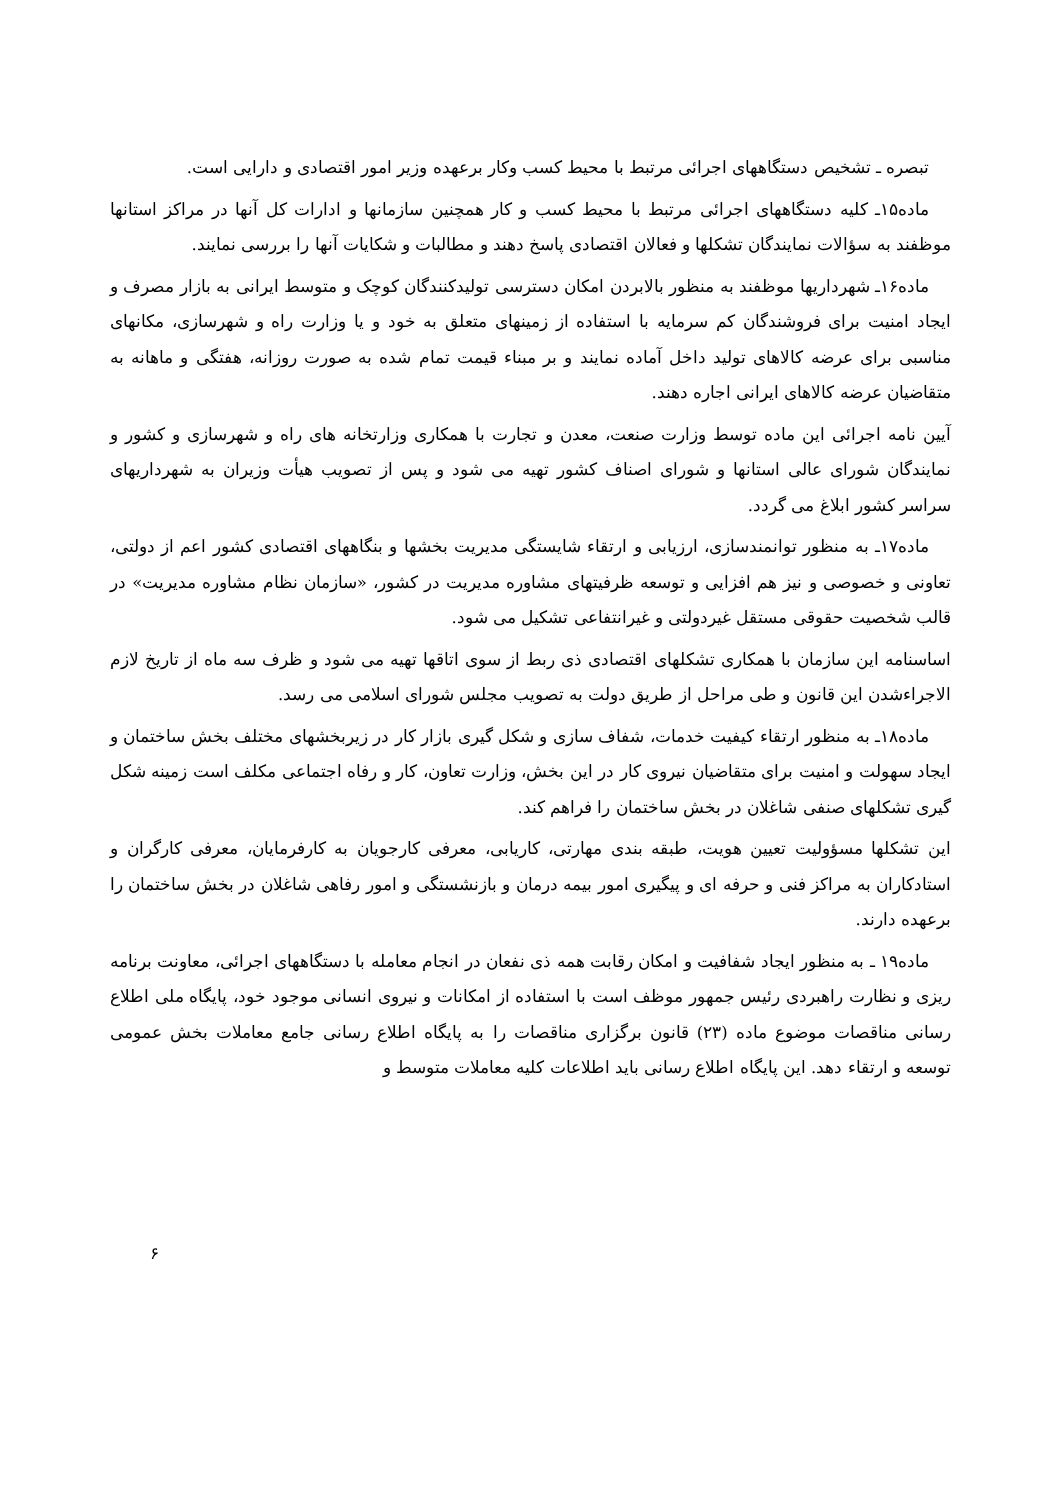تبصره ـ تشخیص دستگاههای اجرائی مرتبط با محیط کسب وکار برعهده وزیر امور اقتصادی و دارایی است.
ماده۱۵ـ کلیه دستگاههای اجرائی مرتبط با محیط کسب و کار همچنین سازمانها و ادارات کل آنها در مراکز استانها موظفند به سؤالات نمایندگان تشکلها و فعالان اقتصادی پاسخ دهند و مطالبات و شکایات آنها را بررسی نمایند.
ماده۱۶ـ شهرداریها موظفند به منظور بالابردن امکان دسترسی تولیدکنندگان کوچک و متوسط ایرانی به بازار مصرف و ایجاد امنیت برای فروشندگان کم سرمایه با استفاده از زمینهای متعلق به خود و یا وزارت راه و شهرسازی، مکانهای مناسبی برای عرضه کالاهای تولید داخل آماده نمایند و بر مبناء قیمت تمام شده به صورت روزانه، هفتگی و ماهانه به متقاضیان عرضه کالاهای ایرانی اجاره دهند.
آیین نامه اجرائی این ماده توسط وزارت صنعت، معدن و تجارت با همکاری وزارتخانه های راه و شهرسازی و کشور و نمایندگان شورای عالی استانها و شورای اصناف کشور تهیه می شود و پس از تصویب هیأت وزیران به شهرداریهای سراسر کشور ابلاغ می گردد.
ماده۱۷ـ به منظور توانمندسازی، ارزیابی و ارتقاء شایستگی مدیریت بخشها و بنگاههای اقتصادی کشور اعم از دولتی، تعاونی و خصوصی و نیز هم افزایی و توسعه ظرفیتهای مشاوره مدیریت در کشور، «سازمان نظام مشاوره مدیریت» در قالب شخصیت حقوقی مستقل غیردولتی و غیرانتفاعی تشکیل می شود.
اساسنامه این سازمان با همکاری تشکلهای اقتصادی ذی ربط از سوی اتاقها تهیه می شود و ظرف سه ماه از تاریخ لازم الاجراءشدن این قانون و طی مراحل از طریق دولت به تصویب مجلس شورای اسلامی می رسد.
ماده۱۸ـ به منظور ارتقاء کیفیت خدمات، شفاف سازی و شکل گیری بازار کار در زیربخشهای مختلف بخش ساختمان و ایجاد سهولت و امنیت برای متقاضیان نیروی کار در این بخش، وزارت تعاون، کار و رفاه اجتماعی مکلف است زمینه شکل گیری تشکلهای صنفی شاغلان در بخش ساختمان را فراهم کند.
این تشکلها مسؤولیت تعیین هویت، طبقه بندی مهارتی، کاریابی، معرفی کارجویان به کارفرمایان، معرفی کارگران و استادکاران به مراکز فنی و حرفه ای و پیگیری امور بیمه درمان و بازنشستگی و امور رفاهی شاغلان در بخش ساختمان را برعهده دارند.
ماده۱۹ ـ به منظور ایجاد شفافیت و امکان رقابت همه ذی نفعان در انجام معامله با دستگاههای اجرائی، معاونت برنامه ریزی و نظارت راهبردی رئیس جمهور موظف است با استفاده از امکانات و نیروی انسانی موجود خود، پایگاه ملی اطلاع رسانی مناقصات موضوع ماده (۲۳) قانون برگزاری مناقصات را به پایگاه اطلاع رسانی جامع معاملات بخش عمومی توسعه و ارتقاء دهد. این پایگاه اطلاع رسانی باید اطلاعات کلیه معاملات متوسط و
۶